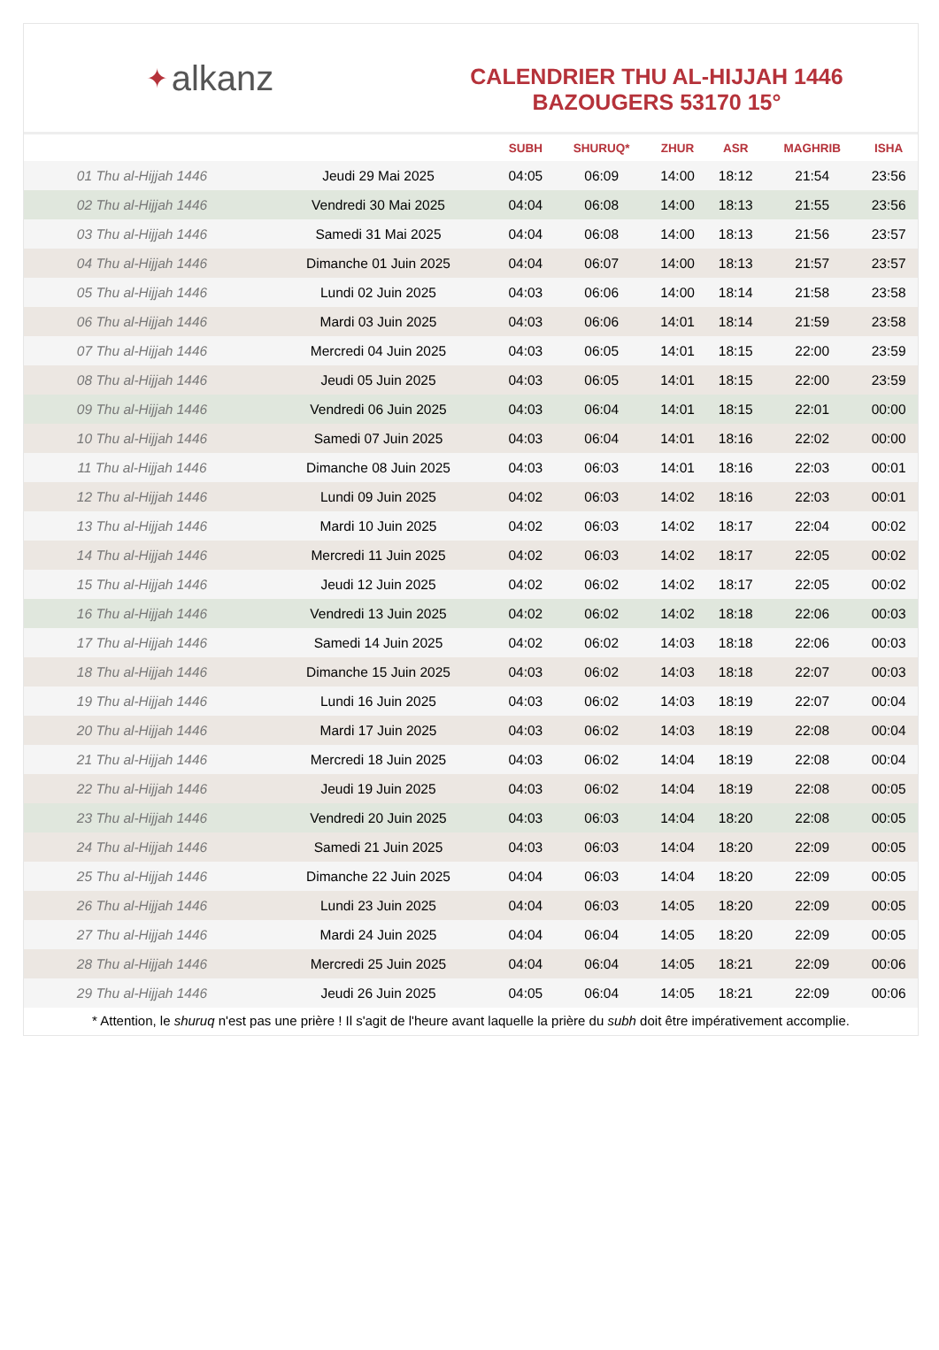✦ alkanz
CALENDRIER THU AL-HIJJAH 1446
BAZOUGERS 53170 15°
| | | SUBH | SHURUQ* | ZHUR | ASR | MAGHRIB | ISHA |
| --- | --- | --- | --- | --- | --- | --- | --- |
| 01 Thu al-Hijjah 1446 | Jeudi 29 Mai 2025 | 04:05 | 06:09 | 14:00 | 18:12 | 21:54 | 23:56 |
| 02 Thu al-Hijjah 1446 | Vendredi 30 Mai 2025 | 04:04 | 06:08 | 14:00 | 18:13 | 21:55 | 23:56 |
| 03 Thu al-Hijjah 1446 | Samedi 31 Mai 2025 | 04:04 | 06:08 | 14:00 | 18:13 | 21:56 | 23:57 |
| 04 Thu al-Hijjah 1446 | Dimanche 01 Juin 2025 | 04:04 | 06:07 | 14:00 | 18:13 | 21:57 | 23:57 |
| 05 Thu al-Hijjah 1446 | Lundi 02 Juin 2025 | 04:03 | 06:06 | 14:00 | 18:14 | 21:58 | 23:58 |
| 06 Thu al-Hijjah 1446 | Mardi 03 Juin 2025 | 04:03 | 06:06 | 14:01 | 18:14 | 21:59 | 23:58 |
| 07 Thu al-Hijjah 1446 | Mercredi 04 Juin 2025 | 04:03 | 06:05 | 14:01 | 18:15 | 22:00 | 23:59 |
| 08 Thu al-Hijjah 1446 | Jeudi 05 Juin 2025 | 04:03 | 06:05 | 14:01 | 18:15 | 22:00 | 23:59 |
| 09 Thu al-Hijjah 1446 | Vendredi 06 Juin 2025 | 04:03 | 06:04 | 14:01 | 18:15 | 22:01 | 00:00 |
| 10 Thu al-Hijjah 1446 | Samedi 07 Juin 2025 | 04:03 | 06:04 | 14:01 | 18:16 | 22:02 | 00:00 |
| 11 Thu al-Hijjah 1446 | Dimanche 08 Juin 2025 | 04:03 | 06:03 | 14:01 | 18:16 | 22:03 | 00:01 |
| 12 Thu al-Hijjah 1446 | Lundi 09 Juin 2025 | 04:02 | 06:03 | 14:02 | 18:16 | 22:03 | 00:01 |
| 13 Thu al-Hijjah 1446 | Mardi 10 Juin 2025 | 04:02 | 06:03 | 14:02 | 18:17 | 22:04 | 00:02 |
| 14 Thu al-Hijjah 1446 | Mercredi 11 Juin 2025 | 04:02 | 06:03 | 14:02 | 18:17 | 22:05 | 00:02 |
| 15 Thu al-Hijjah 1446 | Jeudi 12 Juin 2025 | 04:02 | 06:02 | 14:02 | 18:17 | 22:05 | 00:02 |
| 16 Thu al-Hijjah 1446 | Vendredi 13 Juin 2025 | 04:02 | 06:02 | 14:02 | 18:18 | 22:06 | 00:03 |
| 17 Thu al-Hijjah 1446 | Samedi 14 Juin 2025 | 04:02 | 06:02 | 14:03 | 18:18 | 22:06 | 00:03 |
| 18 Thu al-Hijjah 1446 | Dimanche 15 Juin 2025 | 04:03 | 06:02 | 14:03 | 18:18 | 22:07 | 00:03 |
| 19 Thu al-Hijjah 1446 | Lundi 16 Juin 2025 | 04:03 | 06:02 | 14:03 | 18:19 | 22:07 | 00:04 |
| 20 Thu al-Hijjah 1446 | Mardi 17 Juin 2025 | 04:03 | 06:02 | 14:03 | 18:19 | 22:08 | 00:04 |
| 21 Thu al-Hijjah 1446 | Mercredi 18 Juin 2025 | 04:03 | 06:02 | 14:04 | 18:19 | 22:08 | 00:04 |
| 22 Thu al-Hijjah 1446 | Jeudi 19 Juin 2025 | 04:03 | 06:02 | 14:04 | 18:19 | 22:08 | 00:05 |
| 23 Thu al-Hijjah 1446 | Vendredi 20 Juin 2025 | 04:03 | 06:03 | 14:04 | 18:20 | 22:08 | 00:05 |
| 24 Thu al-Hijjah 1446 | Samedi 21 Juin 2025 | 04:03 | 06:03 | 14:04 | 18:20 | 22:09 | 00:05 |
| 25 Thu al-Hijjah 1446 | Dimanche 22 Juin 2025 | 04:04 | 06:03 | 14:04 | 18:20 | 22:09 | 00:05 |
| 26 Thu al-Hijjah 1446 | Lundi 23 Juin 2025 | 04:04 | 06:03 | 14:05 | 18:20 | 22:09 | 00:05 |
| 27 Thu al-Hijjah 1446 | Mardi 24 Juin 2025 | 04:04 | 06:04 | 14:05 | 18:20 | 22:09 | 00:05 |
| 28 Thu al-Hijjah 1446 | Mercredi 25 Juin 2025 | 04:04 | 06:04 | 14:05 | 18:21 | 22:09 | 00:06 |
| 29 Thu al-Hijjah 1446 | Jeudi 26 Juin 2025 | 04:05 | 06:04 | 14:05 | 18:21 | 22:09 | 00:06 |
* Attention, le shuruq n'est pas une prière ! Il s'agit de l'heure avant laquelle la prière du subh doit être impérativement accomplie.